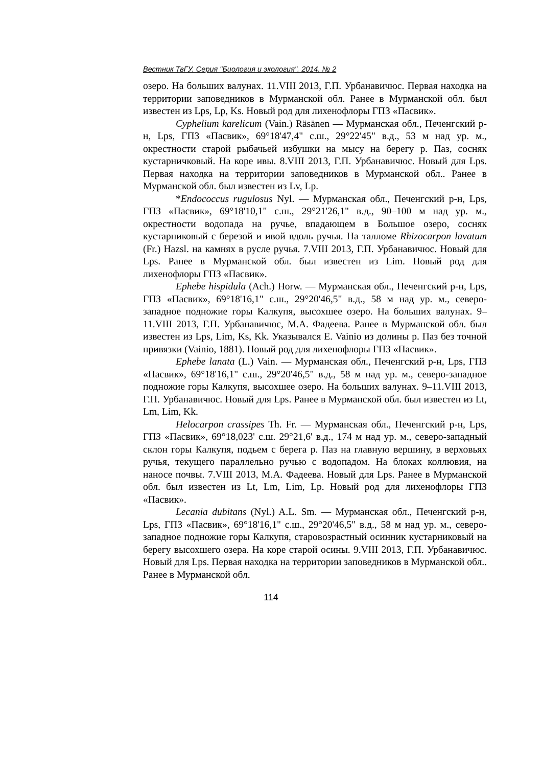Вестник ТвГУ. Серия "Биология и экология". 2014. № 2
озеро. На больших валунах. 11.VIII 2013, Г.П. Урбанавичюс. Первая находка на территории заповедников в Мурманской обл. Ранее в Мурманской обл. был известен из Lps, Lp, Ks. Новый род для лихенофлоры ГПЗ «Пасвик».
Cyphelium karelicum (Vain.) Räsänen — Мурманская обл., Печенгский р-н, Lps, ГПЗ «Пасвик», 69°18'47,4" с.ш., 29°22'45" в.д., 53 м над ур. м., окрестности старой рыбачьей избушки на мысу на берегу р. Паз, сосняк кустарничковый. На коре ивы. 8.VIII 2013, Г.П. Урбанавичюс. Новый для Lps. Первая находка на территории заповедников в Мурманской обл.. Ранее в Мурманской обл. был известен из Lv, Lp.
*Endococcus rugulosus Nyl. — Мурманская обл., Печенгский р-н, Lps, ГПЗ «Пасвик», 69°18'10,1" с.ш., 29°21'26,1" в.д., 90–100 м над ур. м., окрестности водопада на ручье, впадающем в Большое озеро, сосняк кустарниковый с березой и ивой вдоль ручья. На талломе Rhizocarpon lavatum (Fr.) Hazsl. на камнях в русле ручья. 7.VIII 2013, Г.П. Урбанавичюс. Новый для Lps. Ранее в Мурманской обл. был известен из Lim. Новый род для лихенофлоры ГПЗ «Пасвик».
Ephebe hispidula (Ach.) Horw. — Мурманская обл., Печенгский р-н, Lps, ГПЗ «Пасвик», 69°18'16,1" с.ш., 29°20'46,5" в.д., 58 м над ур. м., северо-западное подножие горы Калкупя, высохшее озеро. На больших валунах. 9–11.VIII 2013, Г.П. Урбанавичюс, М.А. Фадеева. Ранее в Мурманской обл. был известен из Lps, Lim, Ks, Kk. Указывался E. Vainio из долины р. Паз без точной привязки (Vainio, 1881). Новый род для лихенофлоры ГПЗ «Пасвик».
Ephebe lanata (L.) Vain. — Мурманская обл., Печенгский р-н, Lps, ГПЗ «Пасвик», 69°18'16,1" с.ш., 29°20'46,5" в.д., 58 м над ур. м., северо-западное подножие горы Калкупя, высохшее озеро. На больших валунах. 9–11.VIII 2013, Г.П. Урбанавичюс. Новый для Lps. Ранее в Мурманской обл. был известен из Lt, Lm, Lim, Kk.
Helocarpon crassipes Th. Fr. — Мурманская обл., Печенгский р-н, Lps, ГПЗ «Пасвик», 69°18,023' с.ш. 29°21,6' в.д., 174 м над ур. м., северо-западный склон горы Калкупя, подьем с берега р. Паз на главную вершину, в верховьях ручья, текущего параллельно ручью с водопадом. На блоках коллювия, на наносе почвы. 7.VIII 2013, М.А. Фадеева. Новый для Lps. Ранее в Мурманской обл. был известен из Lt, Lm, Lim, Lp. Новый род для лихенофлоры ГПЗ «Пасвик».
Lecania dubitans (Nyl.) A.L. Sm. — Мурманская обл., Печенгский р-н, Lps, ГПЗ «Пасвик», 69°18'16,1" с.ш., 29°20'46,5" в.д., 58 м над ур. м., северо-западное подножие горы Калкупя, старовозрастный осинник кустарниковый на берегу высохшего озера. На коре старой осины. 9.VIII 2013, Г.П. Урбанавичюс. Новый для Lps. Первая находка на территории заповедников в Мурманской обл.. Ранее в Мурманской обл.
114